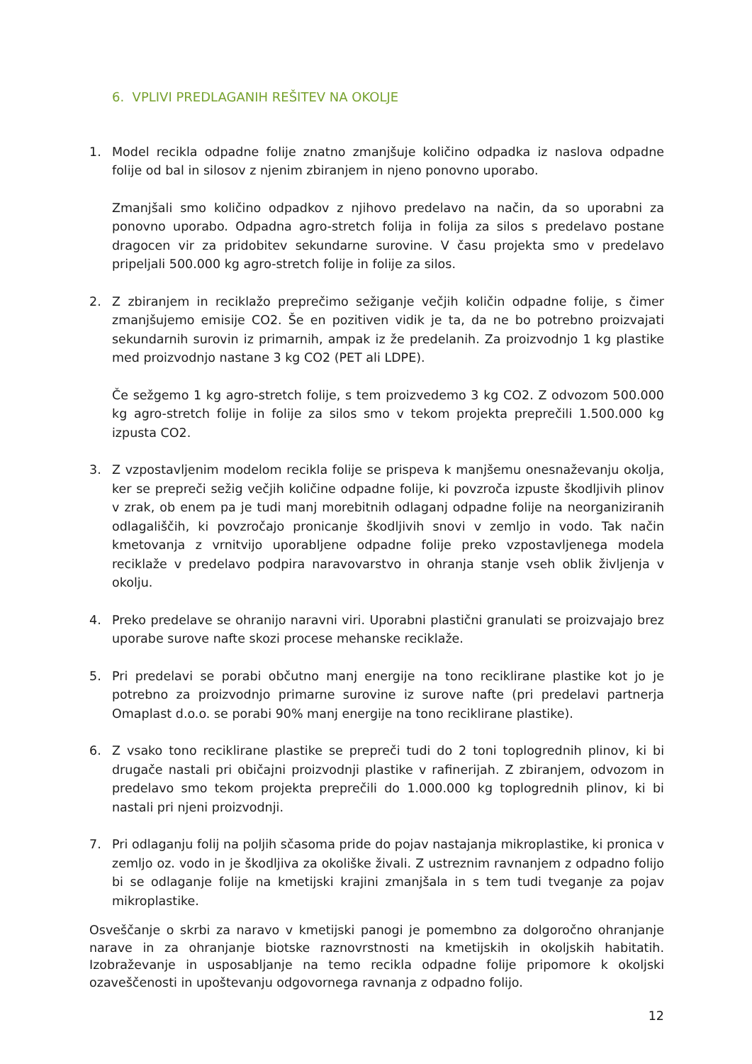6. VPLIVI PREDLAGANIH REŠITEV NA OKOLJE
1. Model recikla odpadne folije znatno zmanjšuje količino odpadka iz naslova odpadne folije od bal in silosov z njenim zbiranjem in njeno ponovno uporabo.
Zmanjšali smo količino odpadkov z njihovo predelavo na način, da so uporabni za ponovno uporabo. Odpadna agro-stretch folija in folija za silos s predelavo postane dragocen vir za pridobitev sekundarne surovine. V času projekta smo v predelavo pripeljali 500.000 kg agro-stretch folije in folije za silos.
2. Z zbiranjem in reciklažo preprečimo sežiganje večjih količin odpadne folije, s čimer zmanjšujemo emisije CO2. Še en pozitiven vidik je ta, da ne bo potrebno proizvajati sekundarnih surovin iz primarnih, ampak iz že predelanih. Za proizvodnjo 1 kg plastike med proizvodnjo nastane 3 kg CO2 (PET ali LDPE).
Če sežgemo 1 kg agro-stretch folije, s tem proizvedemo 3 kg CO2. Z odvozom 500.000 kg agro-stretch folije in folije za silos smo v tekom projekta preprečili 1.500.000 kg izpusta CO2.
3. Z vzpostavljenim modelom recikla folije se prispeva k manjšemu onesnaževanju okolja, ker se prepreči sežig večjih količine odpadne folije, ki povzroča izpuste škodljivih plinov v zrak, ob enem pa je tudi manj morebitnih odlaganj odpadne folije na neorganiziranih odlagališčih, ki povzročajo pronicanje škodljivih snovi v zemljo in vodo. Tak način kmetovanja z vrnitvijo uporabljene odpadne folije preko vzpostavljenega modela reciklaže v predelavo podpira naravovarstvo in ohranja stanje vseh oblik življenja v okolju.
4. Preko predelave se ohranijo naravni viri. Uporabni plastični granulati se proizvajajo brez uporabe surove nafte skozi procese mehanske reciklaže.
5. Pri predelavi se porabi občutno manj energije na tono reciklirane plastike kot jo je potrebno za proizvodnjo primarne surovine iz surove nafte (pri predelavi partnerja Omaplast d.o.o. se porabi 90% manj energije na tono reciklirane plastike).
6. Z vsako tono reciklirane plastike se prepreči tudi do 2 toni toplogrednih plinov, ki bi drugače nastali pri običajni proizvodnji plastike v rafinerijah. Z zbiranjem, odvozom in predelavo smo tekom projekta preprečili do 1.000.000 kg toplogrednih plinov, ki bi nastali pri njeni proizvodnji.
7. Pri odlaganju folij na poljih sčasoma pride do pojav nastajanja mikroplastike, ki pronica v zemljo oz. vodo in je škodljiva za okoliške živali. Z ustreznim ravnanjem z odpadno folijo bi se odlaganje folije na kmetijski krajini zmanjšala in s tem tudi tveganje za pojav mikroplastike.
Osveščanje o skrbi za naravo v kmetijski panogi je pomembno za dolgoročno ohranjanje narave in za ohranjanje biotske raznovrstnosti na kmetijskih in okoljskih habitatih. Izobraževanje in usposabljanje na temo recikla odpadne folije pripomore k okoljski ozaveščenosti in upoštevanju odgovornega ravnanja z odpadno folijo.
12